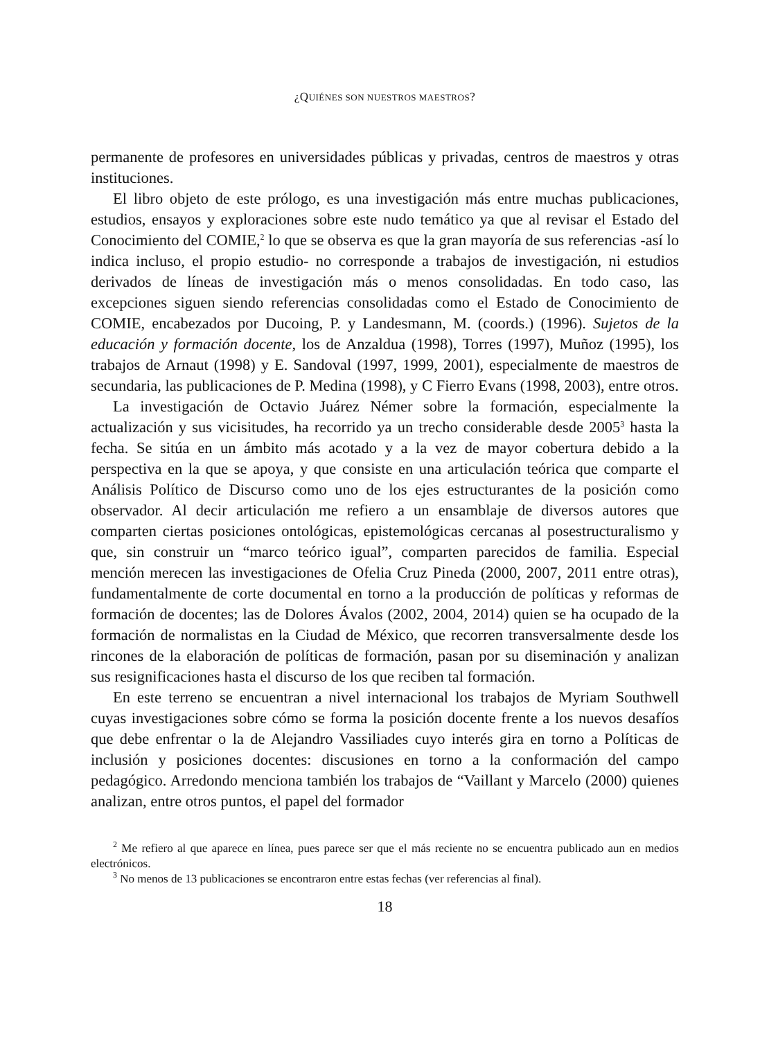¿QUIÉNES SON NUESTROS MAESTROS?
permanente de profesores en universidades públicas y privadas, centros de maestros y otras instituciones.
El libro objeto de este prólogo, es una investigación más entre muchas publicaciones, estudios, ensayos y exploraciones sobre este nudo temático ya que al revisar el Estado del Conocimiento del COMIE,<sup>2</sup> lo que se observa es que la gran mayoría de sus referencias -así lo indica incluso, el propio estudio- no corresponde a trabajos de investigación, ni estudios derivados de líneas de investigación más o menos consolidadas. En todo caso, las excepciones siguen siendo referencias consolidadas como el Estado de Conocimiento de COMIE, encabezados por Ducoing, P. y Landesmann, M. (coords.) (1996). Sujetos de la educación y formación docente, los de Anzaldua (1998), Torres (1997), Muñoz (1995), los trabajos de Arnaut (1998) y E. Sandoval (1997, 1999, 2001), especialmente de maestros de secundaria, las publicaciones de P. Medina (1998), y C Fierro Evans (1998, 2003), entre otros.
La investigación de Octavio Juárez Némer sobre la formación, especialmente la actualización y sus vicisitudes, ha recorrido ya un trecho considerable desde 2005<sup>3</sup> hasta la fecha. Se sitúa en un ámbito más acotado y a la vez de mayor cobertura debido a la perspectiva en la que se apoya, y que consiste en una articulación teórica que comparte el Análisis Político de Discurso como uno de los ejes estructurantes de la posición como observador. Al decir articulación me refiero a un ensamblaje de diversos autores que comparten ciertas posiciones ontológicas, epistemológicas cercanas al posestructuralismo y que, sin construir un “marco teórico igual”, comparten parecidos de familia. Especial mención merecen las investigaciones de Ofelia Cruz Pineda (2000, 2007, 2011 entre otras), fundamentalmente de corte documental en torno a la producción de políticas y reformas de formación de docentes; las de Dolores Ávalos (2002, 2004, 2014) quien se ha ocupado de la formación de normalistas en la Ciudad de México, que recorren transversalmente desde los rincones de la elaboración de políticas de formación, pasan por su diseminación y analizan sus resignificaciones hasta el discurso de los que reciben tal formación.
En este terreno se encuentran a nivel internacional los trabajos de Myriam Southwell cuyas investigaciones sobre cómo se forma la posición docente frente a los nuevos desafíos que debe enfrentar o la de Alejandro Vassiliades cuyo interés gira en torno a Políticas de inclusión y posiciones docentes: discusiones en torno a la conformación del campo pedagógico. Arredondo menciona también los trabajos de “Vaillant y Marcelo (2000) quienes analizan, entre otros puntos, el papel del formador
<sup>2</sup> Me refiero al que aparece en línea, pues parece ser que el más reciente no se encuentra publicado aun en medios electrónicos.
<sup>3</sup> No menos de 13 publicaciones se encontraron entre estas fechas (ver referencias al final).
18